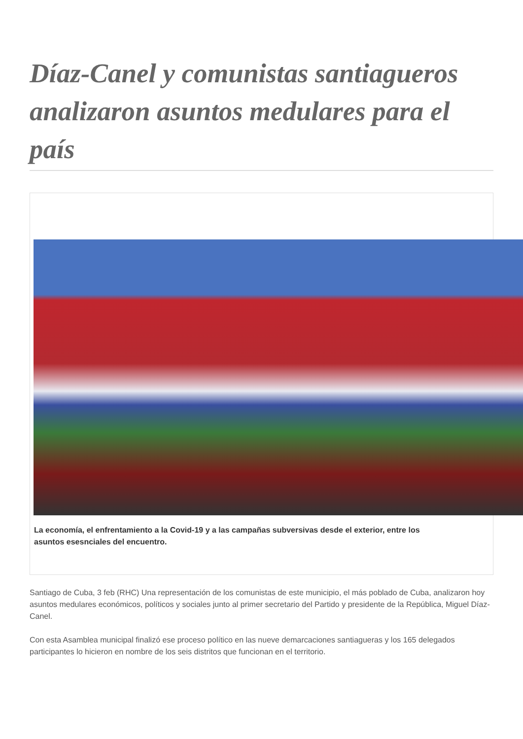Díaz-Canel y comunistas santiagueros analizaron asuntos medulares para el país
La economía, el enfrentamiento a la Covid-19 y a las campañas subversivas desde el exterior, entre los
asuntos esesnciales del encuentro.
Santiago de Cuba, 3 feb (RHC) Una representación de los comunistas de este municipio, el más poblado de Cuba, analizaron hoy asuntos medulares económicos, políticos y sociales junto al primer secretario del Partido y presidente de la República, Miguel Díaz-Canel.
Con esta Asamblea municipal finalizó ese proceso político en las nueve demarcaciones santiagueras y los 165 delegados participantes lo hicieron en nombre de los seis distritos que funcionan en el territorio.